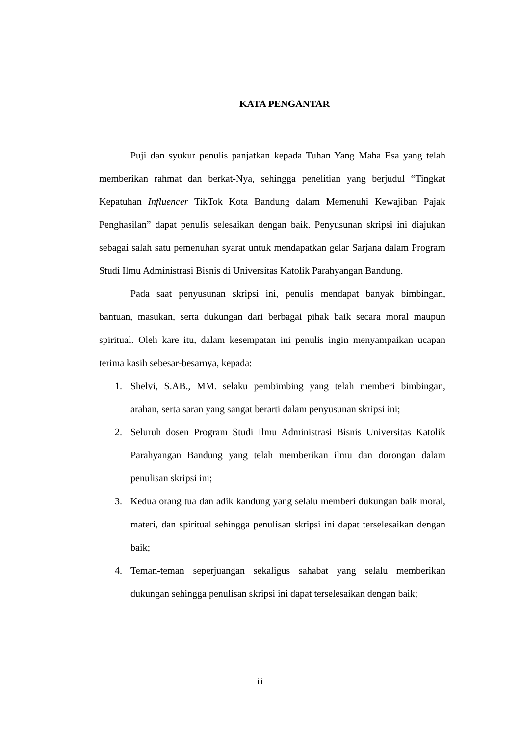KATA PENGANTAR
Puji dan syukur penulis panjatkan kepada Tuhan Yang Maha Esa yang telah memberikan rahmat dan berkat-Nya, sehingga penelitian yang berjudul “Tingkat Kepatuhan Influencer TikTok Kota Bandung dalam Memenuhi Kewajiban Pajak Penghasilan” dapat penulis selesaikan dengan baik. Penyusunan skripsi ini diajukan sebagai salah satu pemenuhan syarat untuk mendapatkan gelar Sarjana dalam Program Studi Ilmu Administrasi Bisnis di Universitas Katolik Parahyangan Bandung.
Pada saat penyusunan skripsi ini, penulis mendapat banyak bimbingan, bantuan, masukan, serta dukungan dari berbagai pihak baik secara moral maupun spiritual. Oleh kare itu, dalam kesempatan ini penulis ingin menyampaikan ucapan terima kasih sebesar-besarnya, kepada:
1. Shelvi, S.AB., MM. selaku pembimbing yang telah memberi bimbingan, arahan, serta saran yang sangat berarti dalam penyusunan skripsi ini;
2. Seluruh dosen Program Studi Ilmu Administrasi Bisnis Universitas Katolik Parahyangan Bandung yang telah memberikan ilmu dan dorongan dalam penulisan skripsi ini;
3. Kedua orang tua dan adik kandung yang selalu memberi dukungan baik moral, materi, dan spiritual sehingga penulisan skripsi ini dapat terselesaikan dengan baik;
4. Teman-teman seperjuangan sekaligus sahabat yang selalu memberikan dukungan sehingga penulisan skripsi ini dapat terselesaikan dengan baik;
iii